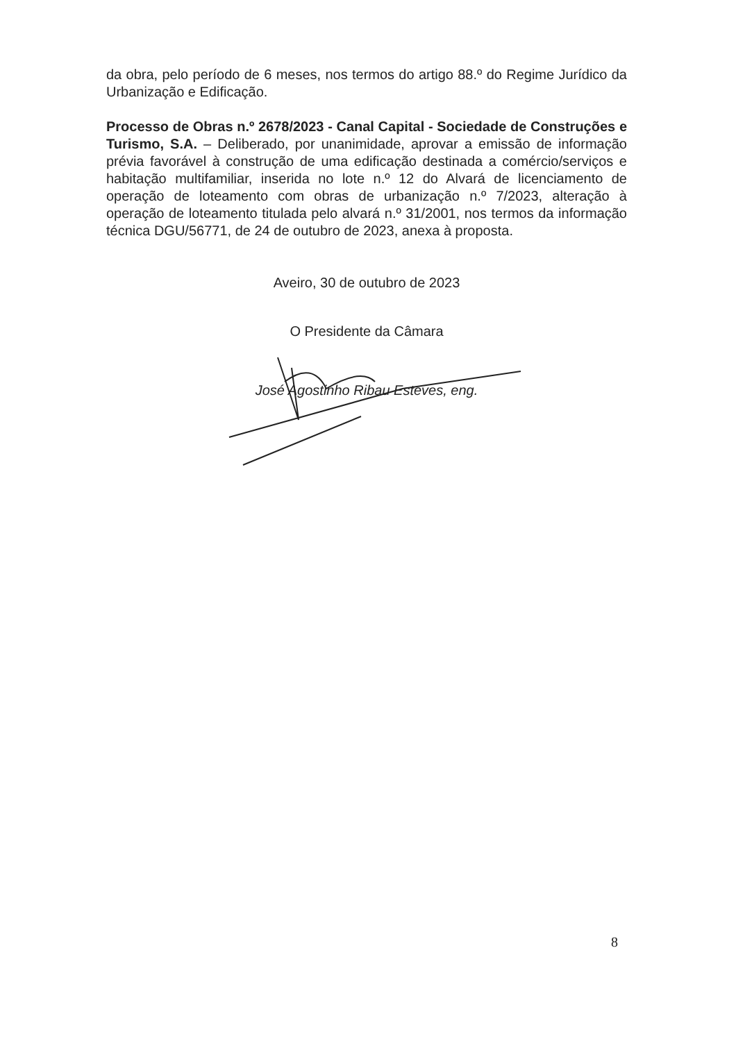da obra, pelo período de 6 meses, nos termos do artigo 88.º do Regime Jurídico da Urbanização e Edificação.
Processo de Obras n.º 2678/2023 - Canal Capital - Sociedade de Construções e Turismo, S.A. – Deliberado, por unanimidade, aprovar a emissão de informação prévia favorável à construção de uma edificação destinada a comércio/serviços e habitação multifamiliar, inserida no lote n.º 12 do Alvará de licenciamento de operação de loteamento com obras de urbanização n.º 7/2023, alteração à operação de loteamento titulada pelo alvará n.º 31/2001, nos termos da informação técnica DGU/56771, de 24 de outubro de 2023, anexa à proposta.
Aveiro, 30 de outubro de 2023
O Presidente da Câmara
José Agostinho Ribau Esteves, eng.
8